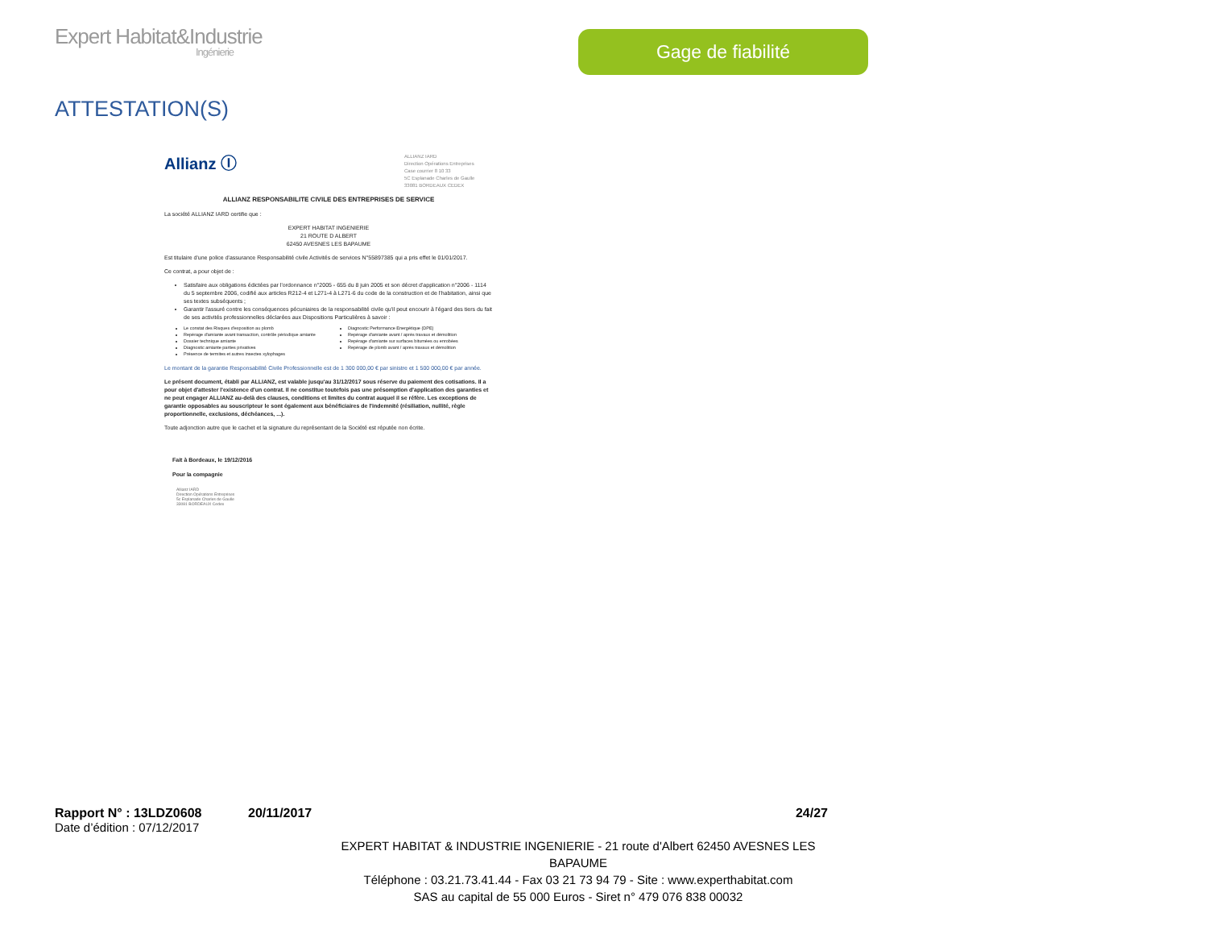Expert Habitat&Industrie
Ingénierie
Gage de fiabilité
ATTESTATION(S)
Allianz Ⓘ
ALLIANZ IARD
Direction Opérations Entreprises
Case courrier 8 10 33
5C Esplanade Charles de Gaulle
33081 BORDEAUX CEDEX
ALLIANZ RESPONSABILITE CIVILE DES ENTREPRISES DE SERVICE
La société ALLIANZ IARD certifie que :
EXPERT HABITAT INGENIERIE
21 ROUTE D ALBERT
62450 AVESNES LES BAPAUME
Est titulaire d'une police d'assurance Responsabilité civile Activités de services N°55897385 qui a pris effet le 01/01/2017.
Ce contrat, a pour objet de :
Satisfaire aux obligations édictées par l'ordonnance n°2005 - 655 du 8 juin 2005 et son décret d'application n°2006 - 1114 du 5 septembre 2006, codifié aux articles R212-4 et L271-4 à L271-6 du code de la construction et de l'habitation, ainsi que ses textes subséquents ;
Garantir l'assuré contre les conséquences pécuniaires de la responsabilité civile qu'il peut encourir à l'égard des tiers du fait de ses activités professionnelles déclarées aux Dispositions Particulières à savoir :
Le constat des Risques d'exposition au plomb
Repérage d'amiante avant transaction, contrôle périodique amiante
Dossier technique amiante
Diagnostic amiante parties privatives
Présence de termites et autres insectes xylophages
Diagnostic Performance Energétique (DPE)
Repérage d'amiante avant / après travaux et démolition
Repérage d'amiante sur surfaces bitumées ou enrobées
Repérage de plomb avant / après travaux et démolition
Le montant de la garantie Responsabilité Civile Professionnelle est de 1 300 000,00 € par sinistre et 1 500 000,00 € par année.
Le présent document, établi par ALLIANZ, est valable jusqu'au 31/12/2017 sous réserve du paiement des cotisations. Il a pour objet d'attester l'existence d'un contrat. Il ne constitue toutefois pas une présomption d'application des garanties et ne peut engager ALLIANZ au-delà des clauses, conditions et limites du contrat auquel il se réfère. Les exceptions de garantie opposables au souscripteur le sont également aux bénéficiaires de l'indemnité (résiliation, nullité, règle proportionnelle, exclusions, déchéances, ...).
Toute adjonction autre que le cachet et la signature du représentant de la Société est réputée non écrite.
Fait à Bordeaux, le 19/12/2016
Pour la compagnie
Allianz IARD
Direction Opérations Entreprises
5c Esplanade Charles de Gaulle
33081 BORDEAUX Cedex
Rapport N° : 13LDZ0608 20/11/2017 24/27
Date d’édition : 07/12/2017
EXPERT HABITAT & INDUSTRIE INGENIERIE - 21 route d'Albert 62450 AVESNES LES BAPAUME
Téléphone : 03.21.73.41.44 - Fax 03 21 73 94 79 - Site : www.experthabitat.com
SAS au capital de 55 000 Euros - Siret n° 479 076 838 00032